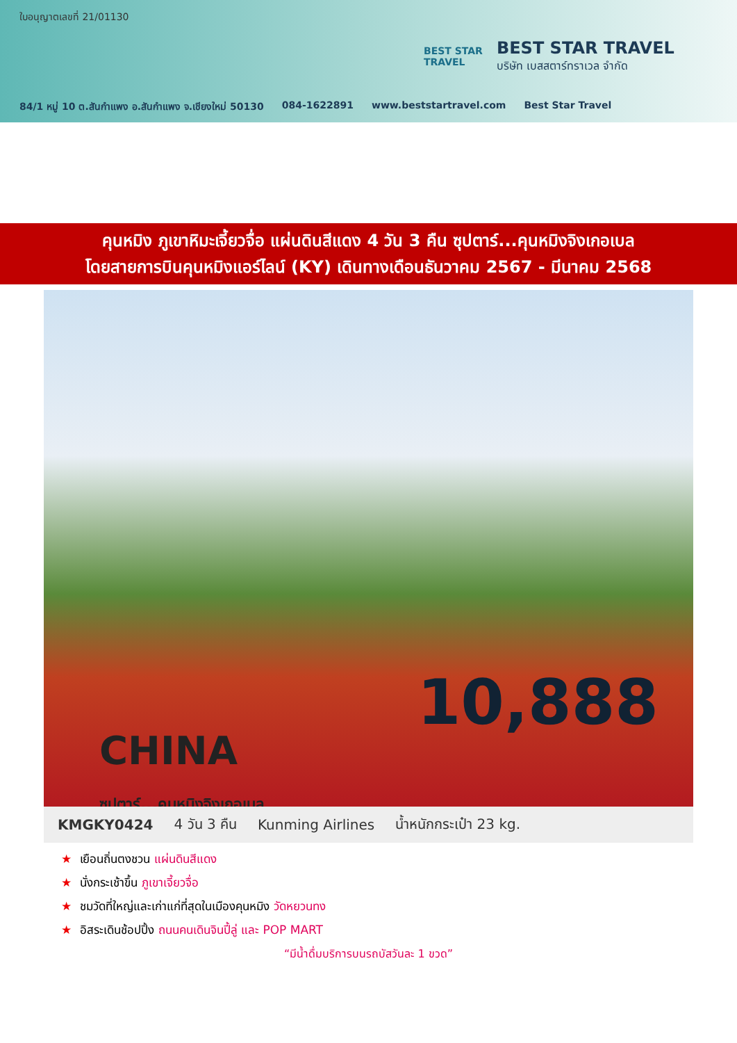ใบอนุญาตเลขที่ 21/01130
BEST STAR
TRAVEL
BEST STAR TRAVEL
บริษัท เบสสตาร์ทราเวล จำกัด
84/1 หมู่ 10 ต.สันกำแพง อ.สันกำแพง จ.เชียงใหม่ 50130 084-1622891 www.beststartravel.com Best Star Travel
คุนหมิง ภูเขาหิมะเจี้ยวจื่อ แผ่นดินสีแดง 4 วัน 3 คืน ซุปตาร์...คุนหมิงจิงเกอเบล
โดยสายการบินคุนหมิงแอร์ไลน์ (KY) เดินทางเดือนธันวาคม 2567 - มีนาคม 2568
10,888
CHINA
ซุปตาร์...คุนหมิงจิงเกอเบล
KMGKY0424 4 วัน 3 คืน Kunming Airlines น้ำหนักกระเป๋า 23 kg.
★ เยือนถิ่นตงชวน แผ่นดินสีแดง
★ นั่งกระเช้าขึ้น ภูเขาเจี้ยวจื่อ
★ ชมวัดที่ใหญ่และเก่าแก่ที่สุดในเมืองคุนหมิง วัดหยวนทง
★ อิสระเดินช้อปปิ้ง ถนนคนเดินจินปี้ลู่ และ POP MART
“มีน้ำดื่มบริการบนรถบัสวันละ 1 ขวด”